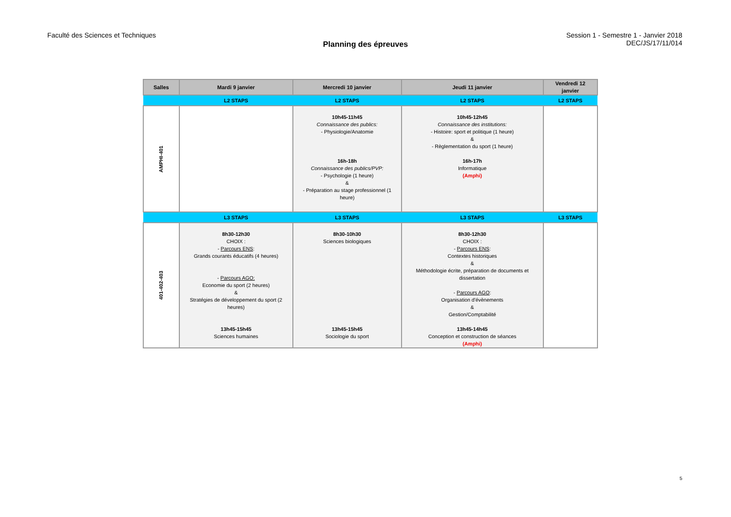Faculté des Sciences et Techniques
Session 1 - Semestre 1 - Janvier 2018
DEC/JS/17/11/014
Planning des épreuves
| Salles | Mardi 9 janvier | Mercredi 10 janvier | Jeudi 11 janvier | Vendredi 12 janvier |
| --- | --- | --- | --- | --- |
| | L2 STAPS | L2 STAPS | L2 STAPS | L2 STAPS |
| AMPHI-401 | | 10h45-11h45 Connaissance des publics: - Physiologie/Anatomie 16h-18h Connaissance des publics/PVP: - Psychologie (1 heure) & - Préparation au stage professionnel (1 heure) | 10h45-12h45 Connaissance des institutions: - Histoire: sport et politique (1 heure) & - Règlementation du sport (1 heure) 16h-17h Informatique (Amphi) | |
| | L3 STAPS | L3 STAPS | L3 STAPS | L3 STAPS |
| 401-402-403 | 8h30-12h30 CHOIX : - Parcours ENS : Grands courants éducatifs (4 heures) - Parcours AGO: Economie du sport (2 heures) & Stratégies de développement du sport (2 heures) 13h45-15h45 Sciences humaines | 8h30-10h30 Sciences biologiques 13h45-15h45 Sociologie du sport | 8h30-12h30 CHOIX : - Parcours ENS : Contextes historiques & Méthodologie écrite, préparation de documents et dissertation - Parcours AGO : Organisation d'évènements & Gestion/Comptabilité 13h45-14h45 Conception et construction de séances (Amphi) | |
5